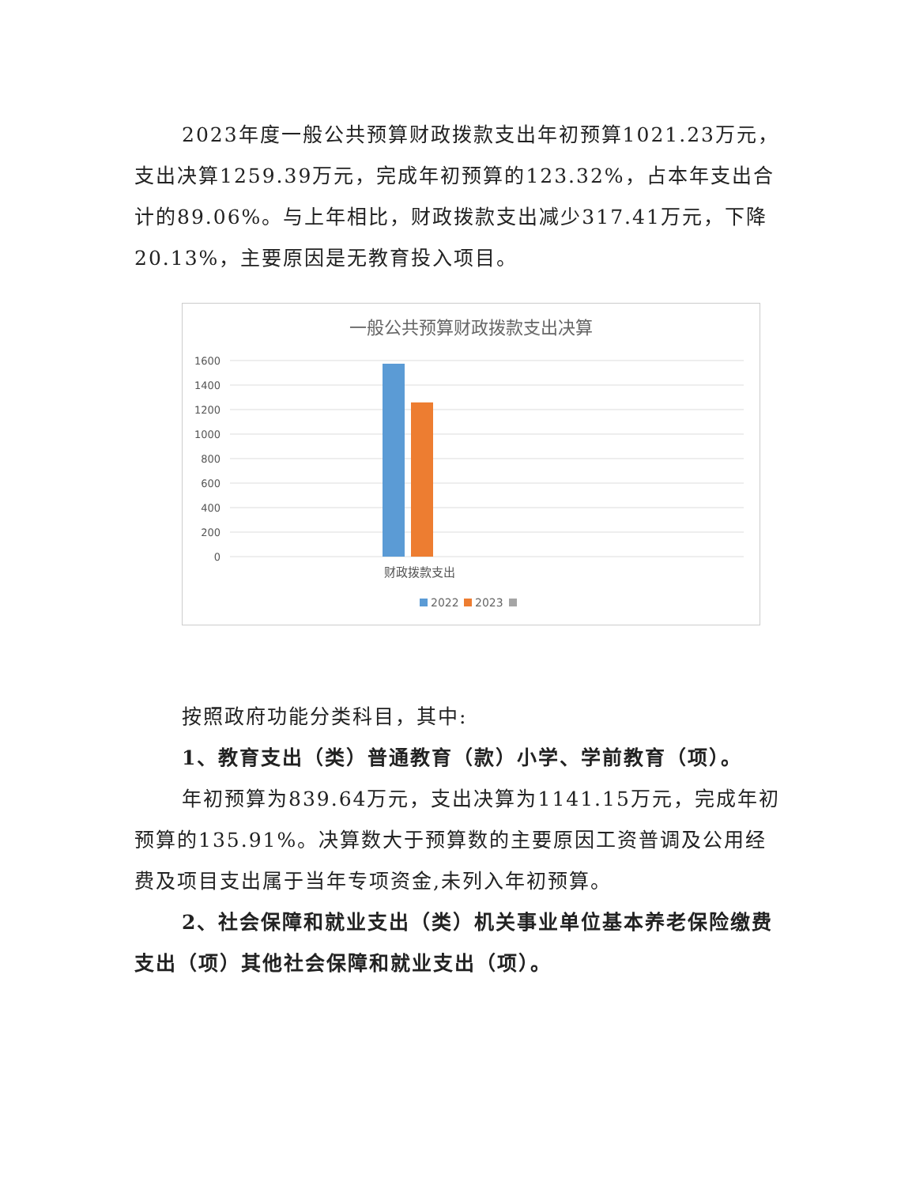2023年度一般公共预算财政拨款支出年初预算1021.23万元，支出决算1259.39万元，完成年初预算的123.32%，占本年支出合计的89.06%。与上年相比，财政拨款支出减少317.41万元，下降20.13%，主要原因是无教育投入项目。
一般公共预算财政拨款支出决算
1600
1400
1200
1000
800
600
400
200
0
财政拨款支出
2022
2023
按照政府功能分类科目，其中:
1、教育支出（类）普通教育（款）小学、学前教育（项）。
年初预算为839.64万元，支出决算为1141.15万元，完成年初预算的135.91%。决算数大于预算数的主要原因工资普调及公用经费及项目支出属于当年专项资金,未列入年初预算。
2、社会保障和就业支出（类）机关事业单位基本养老保险缴费支出（项）其他社会保障和就业支出（项）。